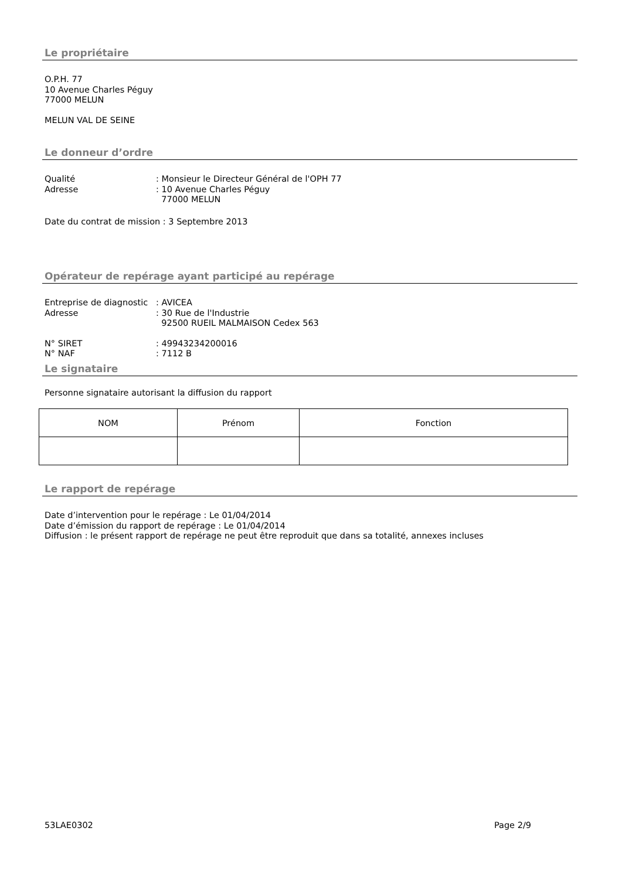Le propriétaire
O.P.H. 77
10 Avenue Charles Péguy
77000 MELUN
MELUN VAL DE SEINE
Le donneur d’ordre
Qualité : Monsieur le Directeur Général de l'OPH 77
Adresse : 10 Avenue Charles Péguy
77000 MELUN
Date du contrat de mission : 3 Septembre 2013
Opérateur de repérage ayant participé au repérage
Entreprise de diagnostic
: AVICEA
Adresse : 30 Rue de l'Industrie
92500 RUEIL MALMAISON Cedex 563
N° SIRET : 49943234200016
N° NAF : 7112 B
Le signataire
Personne signataire autorisant la diffusion du rapport
| NOM | Prénom | Fonction |
Le rapport de repérage
Date d’intervention pour le repérage : Le 01/04/2014
Date d’émission du rapport de repérage : Le 01/04/2014
Diffusion : le présent rapport de repérage ne peut être reproduit que dans sa totalité, annexes incluses
53LAE0302 Page 2/9